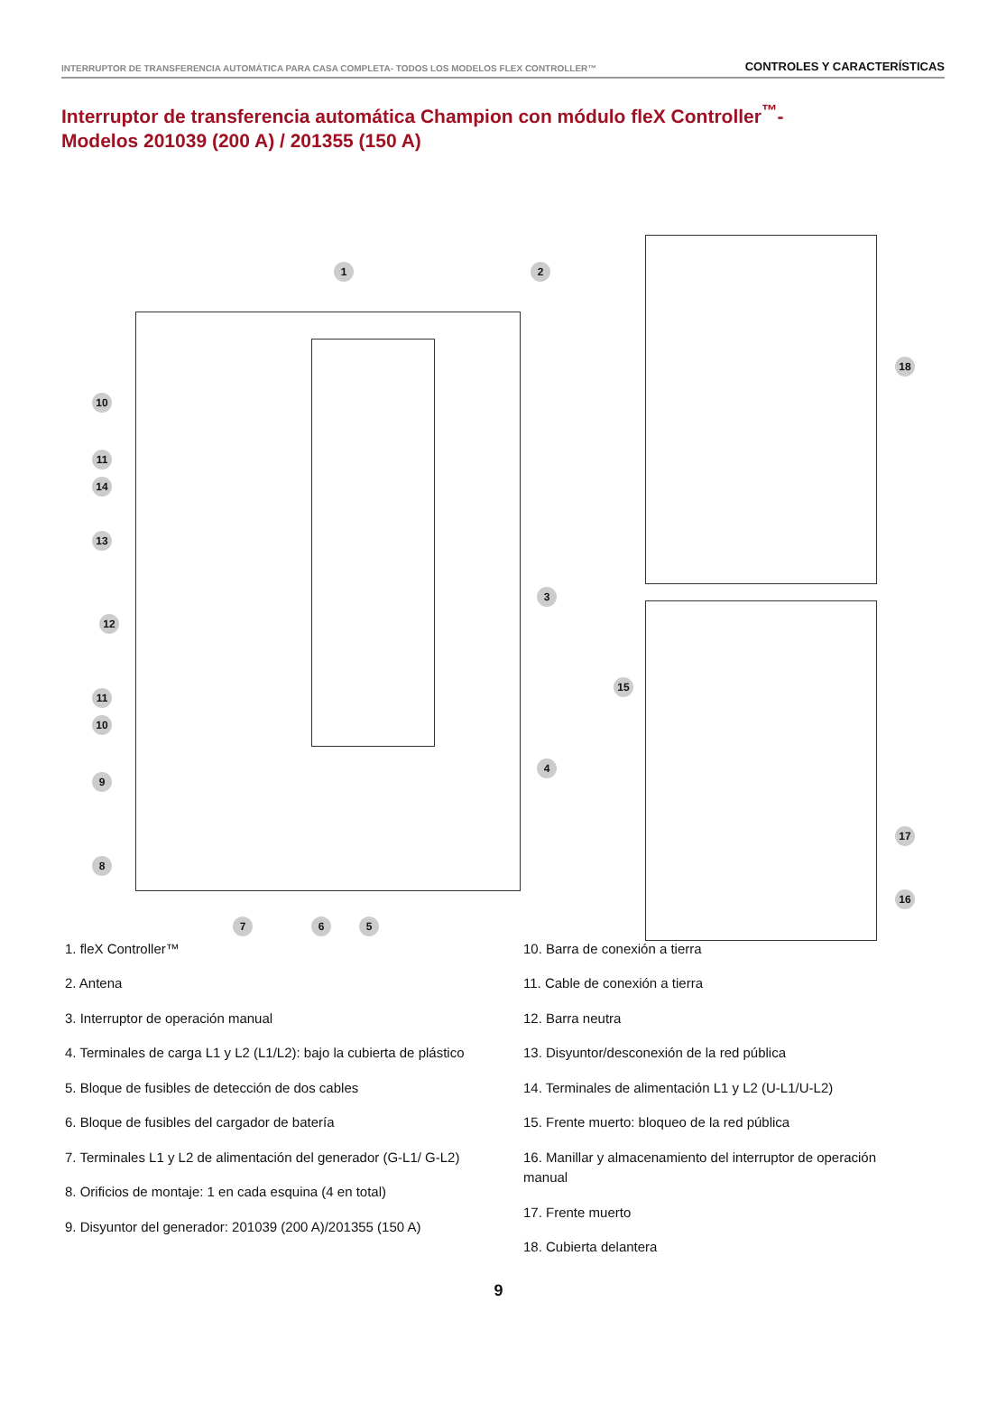INTERRUPTOR DE TRANSFERENCIA AUTOMÁTICA PARA CASA COMPLETA- TODOS LOS MODELOS FLEX CONTROLLER™ CONTROLES Y CARACTERÍSTICAS
Interruptor de transferencia automática Champion con módulo fleX Controller<sup>™</sup>-
Modelos 201039 (200 A) / 201355 (150 A)
1 2
3
4
5
6
7
8
9
10
11
12
13
14
11
10
15
16
17
18
1. fleX Controller™
2. Antena
3. Interruptor de operación manual
4. Terminales de carga L1 y L2 (L1/L2): bajo la cubierta de plástico
5. Bloque de fusibles de detección de dos cables
6. Bloque de fusibles del cargador de batería
7. Terminales L1 y L2 de alimentación del generador (G-L1/ G-L2)
8. Orificios de montaje: 1 en cada esquina (4 en total)
9. Disyuntor del generador: 201039 (200 A)/201355 (150 A)
10. Barra de conexión a tierra
11. Cable de conexión a tierra
12. Barra neutra
13. Disyuntor/desconexión de la red pública
14. Terminales de alimentación L1 y L2 (U-L1/U-L2)
15. Frente muerto: bloqueo de la red pública
16. Manillar y almacenamiento del interruptor de operación manual
17. Frente muerto
18. Cubierta delantera
9